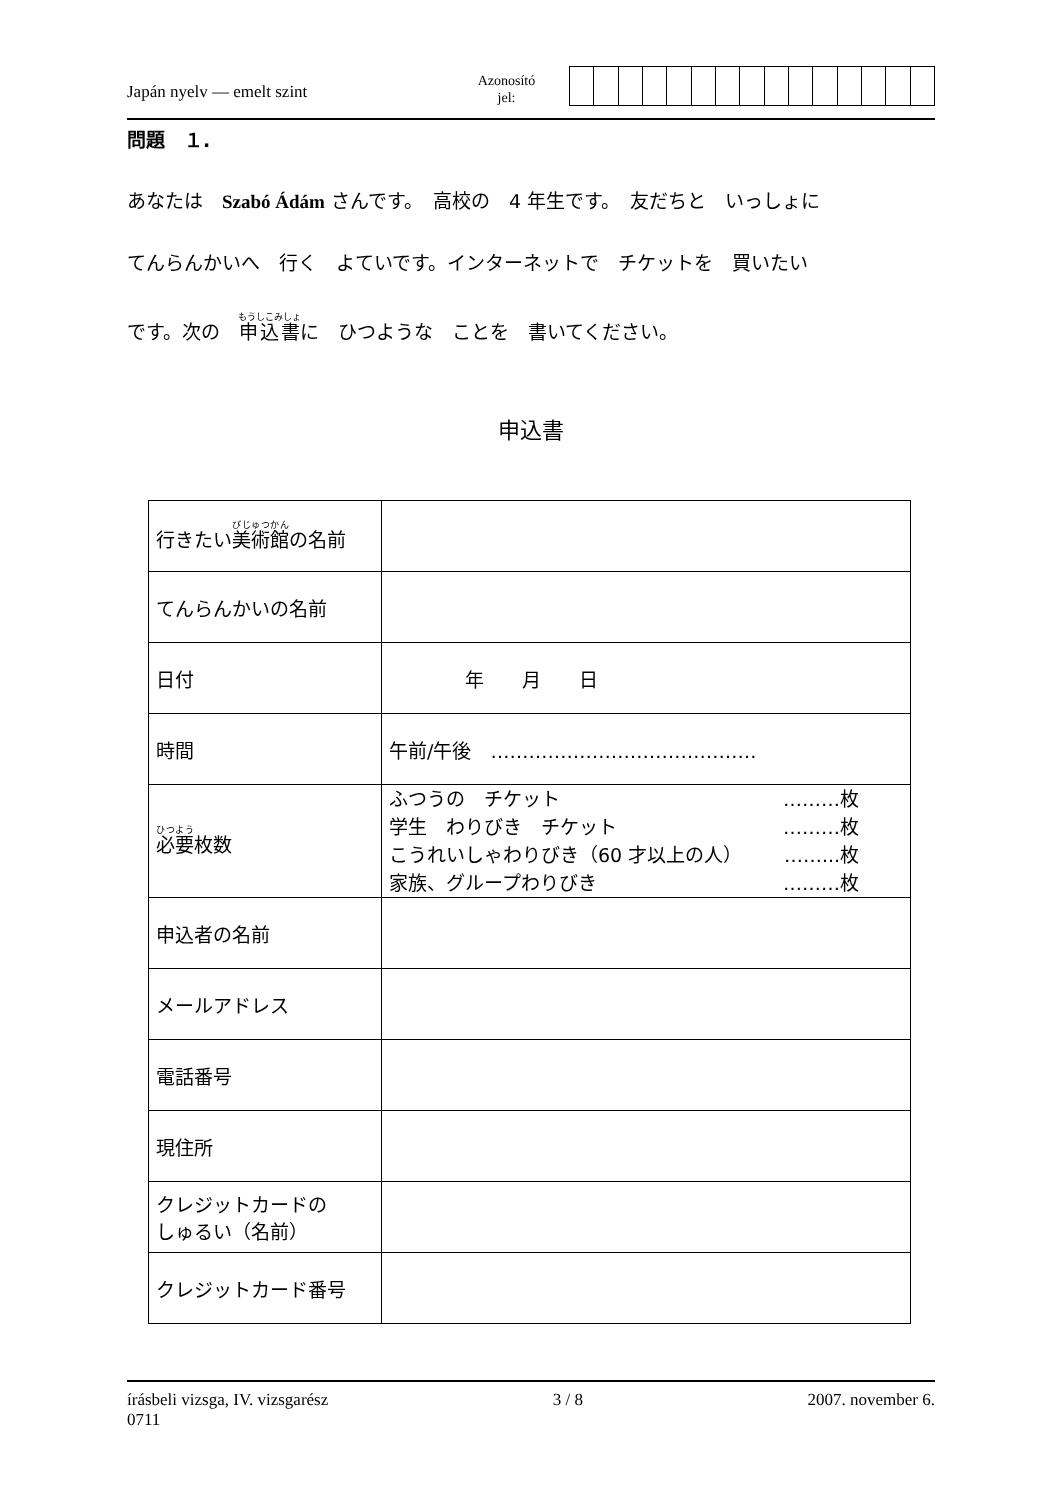Japán nyelv — emelt szint
Azonosító
jel:
問題　１.
あなたは　Szabó Ádám さんです。　高校の　4 年生です。　友だちと　いっしょに
てんらんかいへ　行く　よていです。インターネットで　チケットを　買いたい
です。次の　申込書に　ひつような　ことを　書いてください。
申込書
| 行きたい 美術館 の名前 | |
| てんらんかいの名前 | |
| 日付 | 年 月 日 |
| 時間 | 午前/午後 …………………………………… |
| 必要 枚数 | ふつうの チケット ………枚 学生 わりびき チケット ………枚 こうれいしゃわりびき（60 才以上の人） ……...枚 家族、グループわりびき ………枚 |
| 申込者の名前 | |
| メールアドレス | |
| 電話番号 | |
| 現住所 | |
| クレジットカードの しゅるい（名前） | |
| クレジットカード番号 | |
írásbeli vizsga, IV. vizsgarész
0711
3 / 8 2007. november 6.